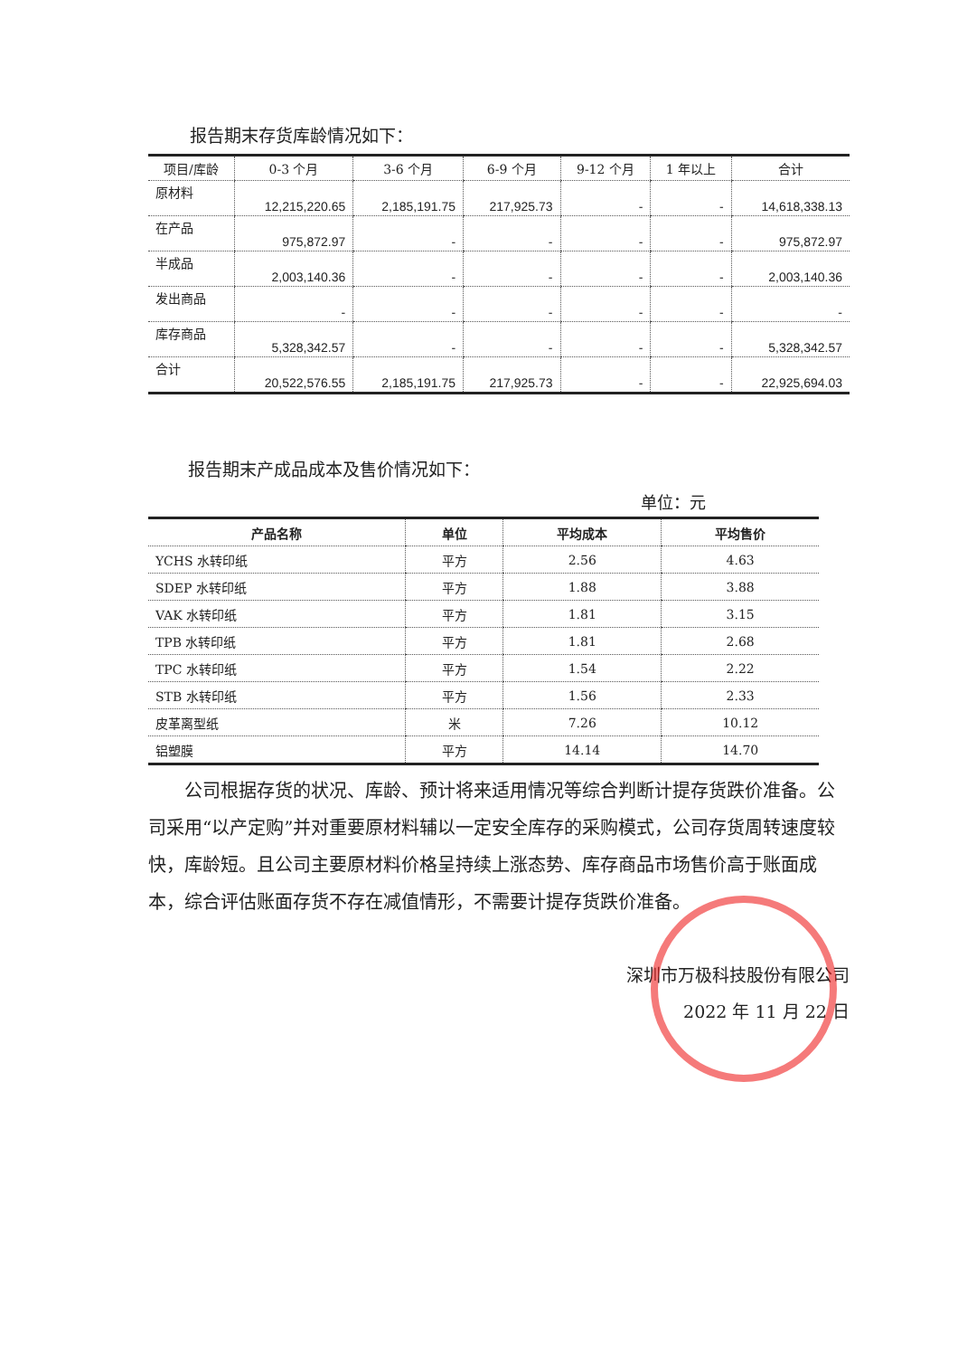报告期末存货库龄情况如下：
| 项目/库龄 | 0-3 个月 | 3-6 个月 | 6-9 个月 | 9-12 个月 | 1 年以上 | 合计 |
| --- | --- | --- | --- | --- | --- | --- |
| 原材料 | 12,215,220.65 | 2,185,191.75 | 217,925.73 | - | - | 14,618,338.13 |
| 在产品 | 975,872.97 | - | - | - | - | 975,872.97 |
| 半成品 | 2,003,140.36 | - | - | - | - | 2,003,140.36 |
| 发出商品 | - | - | - | - | - | - |
| 库存商品 | 5,328,342.57 | - | - | - | - | 5,328,342.57 |
| 合计 | 20,522,576.55 | 2,185,191.75 | 217,925.73 | - | - | 22,925,694.03 |
报告期末产成品成本及售价情况如下：
单位：元
| 产品名称 | 单位 | 平均成本 | 平均售价 |
| --- | --- | --- | --- |
| YCHS 水转印纸 | 平方 | 2.56 | 4.63 |
| SDEP 水转印纸 | 平方 | 1.88 | 3.88 |
| VAK 水转印纸 | 平方 | 1.81 | 3.15 |
| TPB 水转印纸 | 平方 | 1.81 | 2.68 |
| TPC 水转印纸 | 平方 | 1.54 | 2.22 |
| STB 水转印纸 | 平方 | 1.56 | 2.33 |
| 皮革离型纸 | 米 | 7.26 | 10.12 |
| 铝塑膜 | 平方 | 14.14 | 14.70 |
公司根据存货的状况、库龄、预计将来适用情况等综合判断计提存货跌价准备。公司采用“以产定购”并对重要原材料辅以一定安全库存的采购模式，公司存货周转速度较快，库龄短。且公司主要原材料价格呈持续上涨态势、库存商品市场售价高于账面成本，综合评估账面存货不存在减值情形，不需要计提存货跌价准备。
深圳市万极科技股份有限公司
2022 年 11 月 22 日